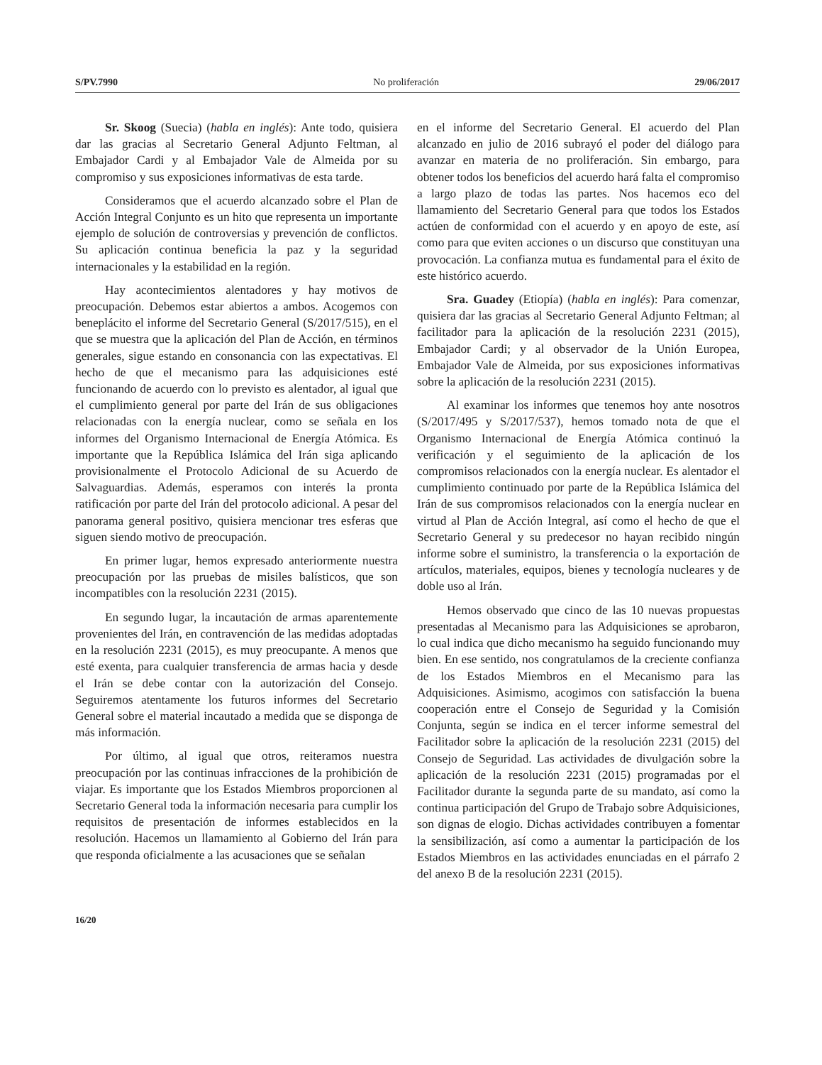S/PV.7990 No proliferación 29/06/2017
Sr. Skoog (Suecia) (habla en inglés): Ante todo, quisiera dar las gracias al Secretario General Adjunto Feltman, al Embajador Cardi y al Embajador Vale de Almeida por su compromiso y sus exposiciones informativas de esta tarde.
Consideramos que el acuerdo alcanzado sobre el Plan de Acción Integral Conjunto es un hito que representa un importante ejemplo de solución de controversias y prevención de conflictos. Su aplicación continua beneficia la paz y la seguridad internacionales y la estabilidad en la región.
Hay acontecimientos alentadores y hay motivos de preocupación. Debemos estar abiertos a ambos. Acogemos con beneplácito el informe del Secretario General (S/2017/515), en el que se muestra que la aplicación del Plan de Acción, en términos generales, sigue estando en consonancia con las expectativas. El hecho de que el mecanismo para las adquisiciones esté funcionando de acuerdo con lo previsto es alentador, al igual que el cumplimiento general por parte del Irán de sus obligaciones relacionadas con la energía nuclear, como se señala en los informes del Organismo Internacional de Energía Atómica. Es importante que la República Islámica del Irán siga aplicando provisionalmente el Protocolo Adicional de su Acuerdo de Salvaguardias. Además, esperamos con interés la pronta ratificación por parte del Irán del protocolo adicional. A pesar del panorama general positivo, quisiera mencionar tres esferas que siguen siendo motivo de preocupación.
En primer lugar, hemos expresado anteriormente nuestra preocupación por las pruebas de misiles balísticos, que son incompatibles con la resolución 2231 (2015).
En segundo lugar, la incautación de armas aparentemente provenientes del Irán, en contravención de las medidas adoptadas en la resolución 2231 (2015), es muy preocupante. A menos que esté exenta, para cualquier transferencia de armas hacia y desde el Irán se debe contar con la autorización del Consejo. Seguiremos atentamente los futuros informes del Secretario General sobre el material incautado a medida que se disponga de más información.
Por último, al igual que otros, reiteramos nuestra preocupación por las continuas infracciones de la prohibición de viajar. Es importante que los Estados Miembros proporcionen al Secretario General toda la información necesaria para cumplir los requisitos de presentación de informes establecidos en la resolución. Hacemos un llamamiento al Gobierno del Irán para que responda oficialmente a las acusaciones que se señalan
en el informe del Secretario General. El acuerdo del Plan alcanzado en julio de 2016 subrayó el poder del diálogo para avanzar en materia de no proliferación. Sin embargo, para obtener todos los beneficios del acuerdo hará falta el compromiso a largo plazo de todas las partes. Nos hacemos eco del llamamiento del Secretario General para que todos los Estados actúen de conformidad con el acuerdo y en apoyo de este, así como para que eviten acciones o un discurso que constituyan una provocación. La confianza mutua es fundamental para el éxito de este histórico acuerdo.
Sra. Guadey (Etiopía) (habla en inglés): Para comenzar, quisiera dar las gracias al Secretario General Adjunto Feltman; al facilitador para la aplicación de la resolución 2231 (2015), Embajador Cardi; y al observador de la Unión Europea, Embajador Vale de Almeida, por sus exposiciones informativas sobre la aplicación de la resolución 2231 (2015).
Al examinar los informes que tenemos hoy ante nosotros (S/2017/495 y S/2017/537), hemos tomado nota de que el Organismo Internacional de Energía Atómica continuó la verificación y el seguimiento de la aplicación de los compromisos relacionados con la energía nuclear. Es alentador el cumplimiento continuado por parte de la República Islámica del Irán de sus compromisos relacionados con la energía nuclear en virtud al Plan de Acción Integral, así como el hecho de que el Secretario General y su predecesor no hayan recibido ningún informe sobre el suministro, la transferencia o la exportación de artículos, materiales, equipos, bienes y tecnología nucleares y de doble uso al Irán.
Hemos observado que cinco de las 10 nuevas propuestas presentadas al Mecanismo para las Adquisiciones se aprobaron, lo cual indica que dicho mecanismo ha seguido funcionando muy bien. En ese sentido, nos congratulamos de la creciente confianza de los Estados Miembros en el Mecanismo para las Adquisiciones. Asimismo, acogimos con satisfacción la buena cooperación entre el Consejo de Seguridad y la Comisión Conjunta, según se indica en el tercer informe semestral del Facilitador sobre la aplicación de la resolución 2231 (2015) del Consejo de Seguridad. Las actividades de divulgación sobre la aplicación de la resolución 2231 (2015) programadas por el Facilitador durante la segunda parte de su mandato, así como la continua participación del Grupo de Trabajo sobre Adquisiciones, son dignas de elogio. Dichas actividades contribuyen a fomentar la sensibilización, así como a aumentar la participación de los Estados Miembros en las actividades enunciadas en el párrafo 2 del anexo B de la resolución 2231 (2015).
16/20